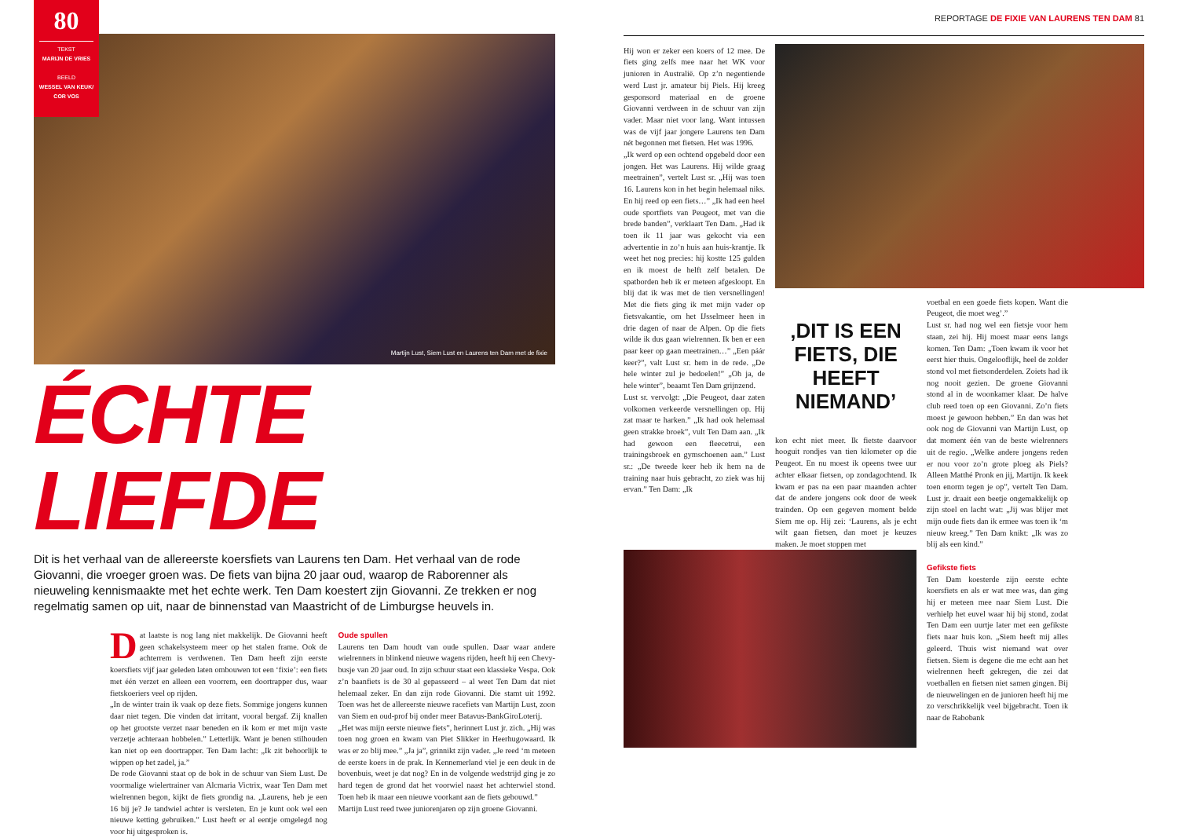80
TEKST
MARIJN DE VRIES
BEELD
WESSEL VAN KEUK/
COR VOS
Martijn Lust, Siem Lust en Laurens ten Dam met de fixie
ÉCHTE LIEFDE
Dit is het verhaal van de allereerste koersfiets van Laurens ten Dam. Het verhaal van de rode Giovanni, die vroeger groen was. De fiets van bijna 20 jaar oud, waarop de Raborenner als nieuweling kennismaakte met het echte werk. Ten Dam koestert zijn Giovanni. Ze trekken er nog regelmatig samen op uit, naar de binnenstad van Maastricht of de Limburgse heuvels in.
Dat laatste is nog lang niet makkelijk. De Giovanni heeft geen schakelsysteem meer op het stalen frame. Ook de achterrem is verdwenen. Ten Dam heeft zijn eerste koersfiets vijf jaar geleden laten ombouwen tot een ‘fixie’: een fiets met één verzet en alleen een voorrem, een doortrapper dus, waar fietskoeriers veel op rijden.
„In de winter train ik vaak op deze fiets. Sommige jongens kunnen daar niet tegen. Die vinden dat irritant, vooral bergaf. Zij knallen op het grootste verzet naar beneden en ik kom er met mijn vaste verzetje achteraan hobbelen.” Letterlijk. Want je benen stilhouden kan niet op een doortrapper. Ten Dam lacht: „Ik zit behoorlijk te wippen op het zadel, ja.”
De rode Giovanni staat op de bok in de schuur van Siem Lust. De voormalige wielertrainer van Alcmaria Victrix, waar Ten Dam met wielrennen begon, kijkt de fiets grondig na. „Laurens, heb je een 16 bij je? Je tandwiel achter is versleten. En je kunt ook wel een nieuwe ketting gebruiken.” Lust heeft er al eentje omgelegd nog voor hij uitgesproken is.
Oude spullen
Laurens ten Dam houdt van oude spullen. Daar waar andere wielrenners in blinkend nieuwe wagens rijden, heeft hij een Chevy-busje van 20 jaar oud. In zijn schuur staat een klassieke Vespa. Ook z’n baanfiets is de 30 al gepasseerd – al weet Ten Dam dat niet helemaal zeker. En dan zijn rode Giovanni. Die stamt uit 1992. Toen was het de allereerste nieuwe racefiets van Martijn Lust, zoon van Siem en oud-prof bij onder meer Batavus-BankGiroLoterij.
„Het was mijn eerste nieuwe fiets”, herinnert Lust jr. zich. „Hij was toen nog groen en kwam van Piet Slikker in Heerhugowaard. Ik was er zo blij mee.” „Ja ja”, grinnikt zijn vader. „Je reed ‘m meteen de eerste koers in de prak. In Kennemerland viel je een deuk in de bovenbuis, weet je dat nog? En in de volgende wedstrijd ging je zo hard tegen de grond dat het voorwiel naast het achterwiel stond. Toen heb ik maar een nieuwe voorkant aan de fiets gebouwd.”
Martijn Lust reed twee juniorenjaren op zijn groene Giovanni.
REPORTAGE DE FIXIE VAN LAURENS TEN DAM 81
Hij won er zeker een koers of 12 mee. De fiets ging zelfs mee naar het WK voor junioren in Australië. Op z’n negentiende werd Lust jr. amateur bij Piels. Hij kreeg gesponsord materiaal en de groene Giovanni verdween in de schuur van zijn vader. Maar niet voor lang. Want intussen was de vijf jaar jongere Laurens ten Dam nét begonnen met fietsen. Het was 1996.
„Ik werd op een ochtend opgebeld door een jongen. Het was Laurens. Hij wilde graag meetrainen”, vertelt Lust sr. „Hij was toen 16. Laurens kon in het begin helemaal niks. En hij reed op een fiets…” „Ik had een heel oude sportfiets van Peugeot, met van die brede banden”, verklaart Ten Dam. „Had ik toen ik 11 jaar was gekocht via een advertentie in zo’n huis aan huis-krantje. Ik weet het nog precies: hij kostte 125 gulden en ik moest de helft zelf betalen. De spatborden heb ik er meteen afgesloopt. En blij dat ik was met de tien versnellingen! Met die fiets ging ik met mijn vader op fietsvakantie, om het IJsselmeer heen in drie dagen of naar de Alpen. Op die fiets wilde ik dus gaan wielrennen. Ik ben er een paar keer op gaan meetrainen…” „Een páár keer?”, valt Lust sr. hem in de rede. „De hele winter zul je bedoelen!” „Oh ja, de hele winter”, beaamt Ten Dam grijnzend.
Lust sr. vervolgt: „Die Peugeot, daar zaten volkomen verkeerde versnellingen op. Hij zat maar te harken.” „Ik had ook helemaal geen strakke broek”, vult Ten Dam aan. „Ik had gewoon een fleecetrui, een trainingsbroek en gymschoenen aan.” Lust sr.: „De tweede keer heb ik hem na de training naar huis gebracht, zo ziek was hij ervan.” Ten Dam: „Ik
‚DIT IS EEN FIETS, DIE HEEFT NIEMAND’
kon echt niet meer. Ik fietste daarvoor hooguit rondjes van tien kilometer op die Peugeot. En nu moest ik opeens twee uur achter elkaar fietsen, op zondagochtend. Ik kwam er pas na een paar maanden achter dat de andere jongens ook door de week trainden. Op een gegeven moment belde Siem me op. Hij zei: ‘Laurens, als je echt wilt gaan fietsen, dan moet je keuzes maken. Je moet stoppen met
voetbal en een goede fiets kopen. Want die Peugeot, die moet weg’.”
Lust sr. had nog wel een fietsje voor hem staan, zei hij. Hij moest maar eens langs komen. Ten Dam: „Toen kwam ik voor het eerst hier thuis. Ongelooflijk, heel de zolder stond vol met fietsonderdelen. Zoiets had ik nog nooit gezien. De groene Giovanni stond al in de woonkamer klaar. De halve club reed toen op een Giovanni. Zo’n fiets moest je gewoon hebben.” En dan was het ook nog de Giovanni van Martijn Lust, op dat moment één van de beste wielrenners uit de regio. „Welke andere jongens reden er nou voor zo’n grote ploeg als Piels? Alleen Matthé Pronk en jij, Martijn. Ik keek toen enorm tegen je op”, vertelt Ten Dam. Lust jr. draait een beetje ongemakkelijk op zijn stoel en lacht wat: „Jij was blijer met mijn oude fiets dan ik ermee was toen ik ‘m nieuw kreeg.” Ten Dam knikt: „Ik was zo blij als een kind.”
Gefikste fiets
Ten Dam koesterde zijn eerste echte koersfiets en als er wat mee was, dan ging hij er meteen mee naar Siem Lust. Die verhielp het euvel waar hij bij stond, zodat Ten Dam een uurtje later met een gefikste fiets naar huis kon. „Siem heeft mij alles geleerd. Thuis wist niemand wat over fietsen. Siem is degene die me echt aan het wielrennen heeft gekregen, die zei dat voetballen en fietsen niet samen gingen. Bij de nieuwelingen en de junioren heeft hij me zo verschrikkelijk veel bijgebracht. Toen ik naar de Rabobank